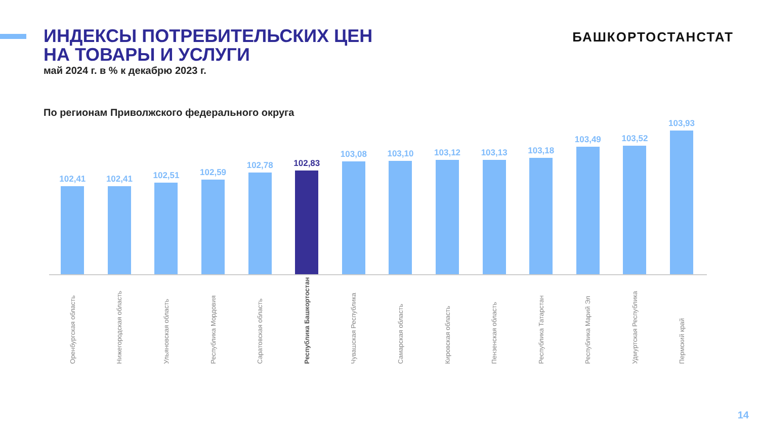ИНДЕКСЫ ПОТРЕБИТЕЛЬСКИХ ЦЕН
НА ТОВАРЫ И УСЛУГИ
май 2024 г. в % к декабрю 2023 г.
БАШКОРТОСТАНСТАТ
По регионам Приволжского федерального округа
102,41
102,41
102,51
102,59
102,78
102,83
103,08
103,10
103,12
103,13
103,18
103,49
103,52
103,93
Оренбургская область
Нижегородская область
Ульяновская область
Республика Мордовия
Саратовская область
Республика Башкортостан
Чувашская Республика
Самарская область
Кировская область
Пензенская область
Республика Татарстан
Республика Марий Эл
Удмуртская Республика
Пермский край
14